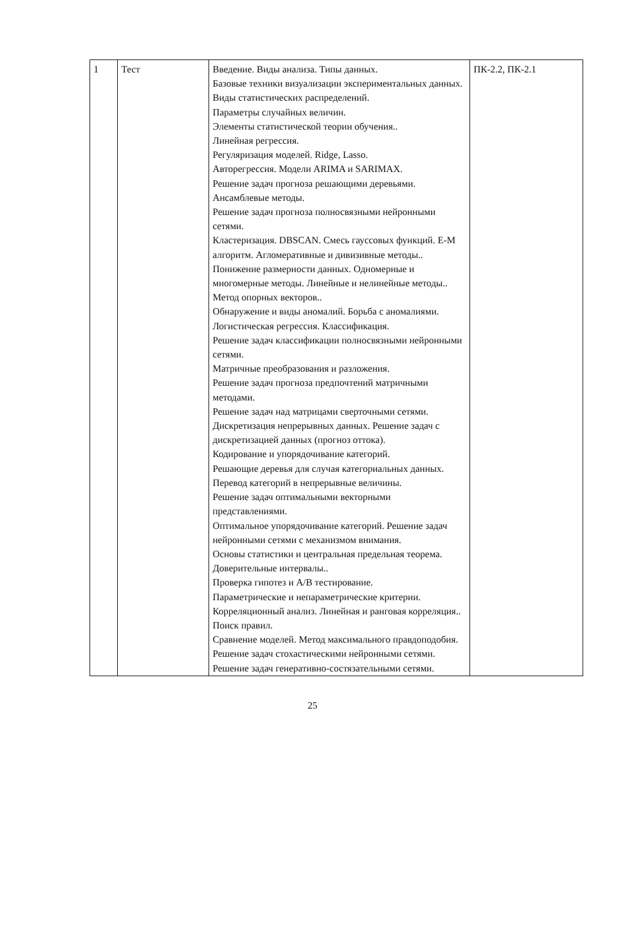| 1 | Тест | Введение. Виды анализа. Типы данных. Базовые техники визуализации экспериментальных данных. Виды статистических распределений. Параметры случайных величин. Элементы статистической теории обучения.. Линейная регрессия. Регуляризация моделей. Ridge, Lasso. Авторегрессия. Модели ARIMA и SARIMAX. Решение задач прогноза решающими деревьями. Ансамблевые методы. Решение задач прогноза полносвязными нейронными сетями. Кластеризация. DBSCAN. Смесь гауссовых функций. E-M алгоритм. Агломеративные и дивизивные методы.. Понижение размерности данных. Одномерные и многомерные методы. Линейные и нелинейные методы.. Метод опорных векторов.. Обнаружение и виды аномалий. Борьба с аномалиями. Логистическая регрессия. Классификация. Решение задач классификации полносвязными нейронными сетями. Матричные преобразования и разложения. Решение задач прогноза предпочтений матричными методами. Решение задач над матрицами сверточными сетями. Дискретизация непрерывных данных. Решение задач с дискретизацией данных (прогноз оттока). Кодирование и упорядочивание категорий. Решающие деревья для случая категориальных данных. Перевод категорий в непрерывные величины. Решение задач оптимальными векторными представлениями. Оптимальное упорядочивание категорий. Решение задач нейронными сетями с механизмом внимания. Основы статистики и центральная предельная теорема. Доверительные интервалы.. Проверка гипотез и A/B тестирование. Параметрические и непараметрические критерии. Корреляционный анализ. Линейная и ранговая корреляция.. Поиск правил. Сравнение моделей. Метод максимального правдоподобия. Решение задач стохастическими нейронными сетями. Решение задач генеративно-состязательными сетями. | ПК-2.2, ПК-2.1 |
25